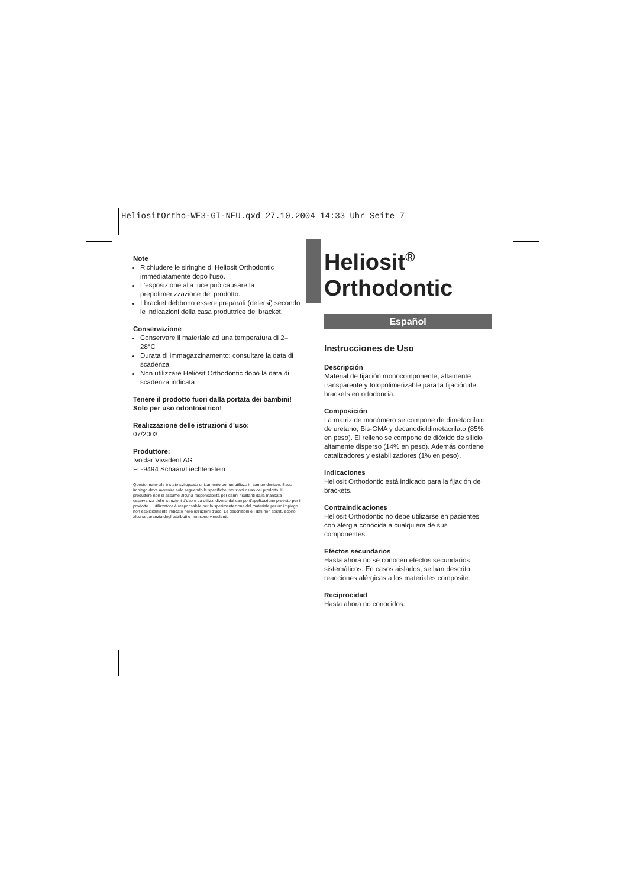HeliositOrtho-WE3-GI-NEU.qxd 27.10.2004 14:33 Uhr Seite 7
Note
Richiudere le siringhe di Heliosit Orthodontic immediatamente dopo l’uso.
L’esposizione alla luce può causare la prepolimerizzazione del prodotto.
I bracket debbono essere preparati (detersi) secondo le indicazioni della casa produttrice dei bracket.
Conservazione
Conservare il materiale ad una temperatura di 2–28°C
Durata di immagazzinamento: consultare la data di scadenza
Non utilizzare Heliosit Orthodontic dopo la data di scadenza indicata
Tenere il prodotto fuori dalla portata dei bambini!
Solo per uso odontoiatrico!
Realizzazione delle istruzioni d’uso:
07/2003
Produttore:
Ivoclar Vivadent AG
FL-9494 Schaan/Liechtenstein
Questo materiale è stato sviluppato unicamente per un utilizzo in campo dentale. Il suo impiego deve avvenire solo seguendo le specifiche istruzioni d’uso del prodotto. Il produttore non si assume alcuna responsabilità per danni risultanti dalla mancata osservanza delle istruzioni d’uso o da utilizzi diversi dal campo d’applicazione previsto per il prodotto. L’utilizzatore è responsabile per la sperimentazione del materiale per un impiego non esplicitamente indicato nelle istruzioni d’uso. Le descrizioni e i dati non costituiscono alcuna garanzia degli attributi e non sono vincolanti.
Heliosit<sup>®</sup>
Orthodontic
Español
Instrucciones de Uso
Descripción
Material de fijación monocomponente, altamente transparente y fotopolimerizable para la fijación de brackets en ortodoncia.
Composición
La matriz de monómero se compone de dimetacrilato de uretano, Bis-GMA y decanodioldimetacrilato (85% en peso). El relleno se compone de dióxido de silicio altamente disperso (14% en peso). Además contiene catalizadores y estabilizadores (1% en peso).
Indicaciones
Heliosit Orthodontic está indicado para la fijación de brackets.
Contraindicaciones
Heliosit Orthodontic no debe utilizarse en pacientes con alergia conocida a cualquiera de sus componentes.
Efectos secundarios
Hasta ahora no se conocen efectos secundarios sistemáticos. En casos aislados, se han descrito reacciones alérgicas a los materiales composite.
Reciprocidad
Hasta ahora no conocidos.